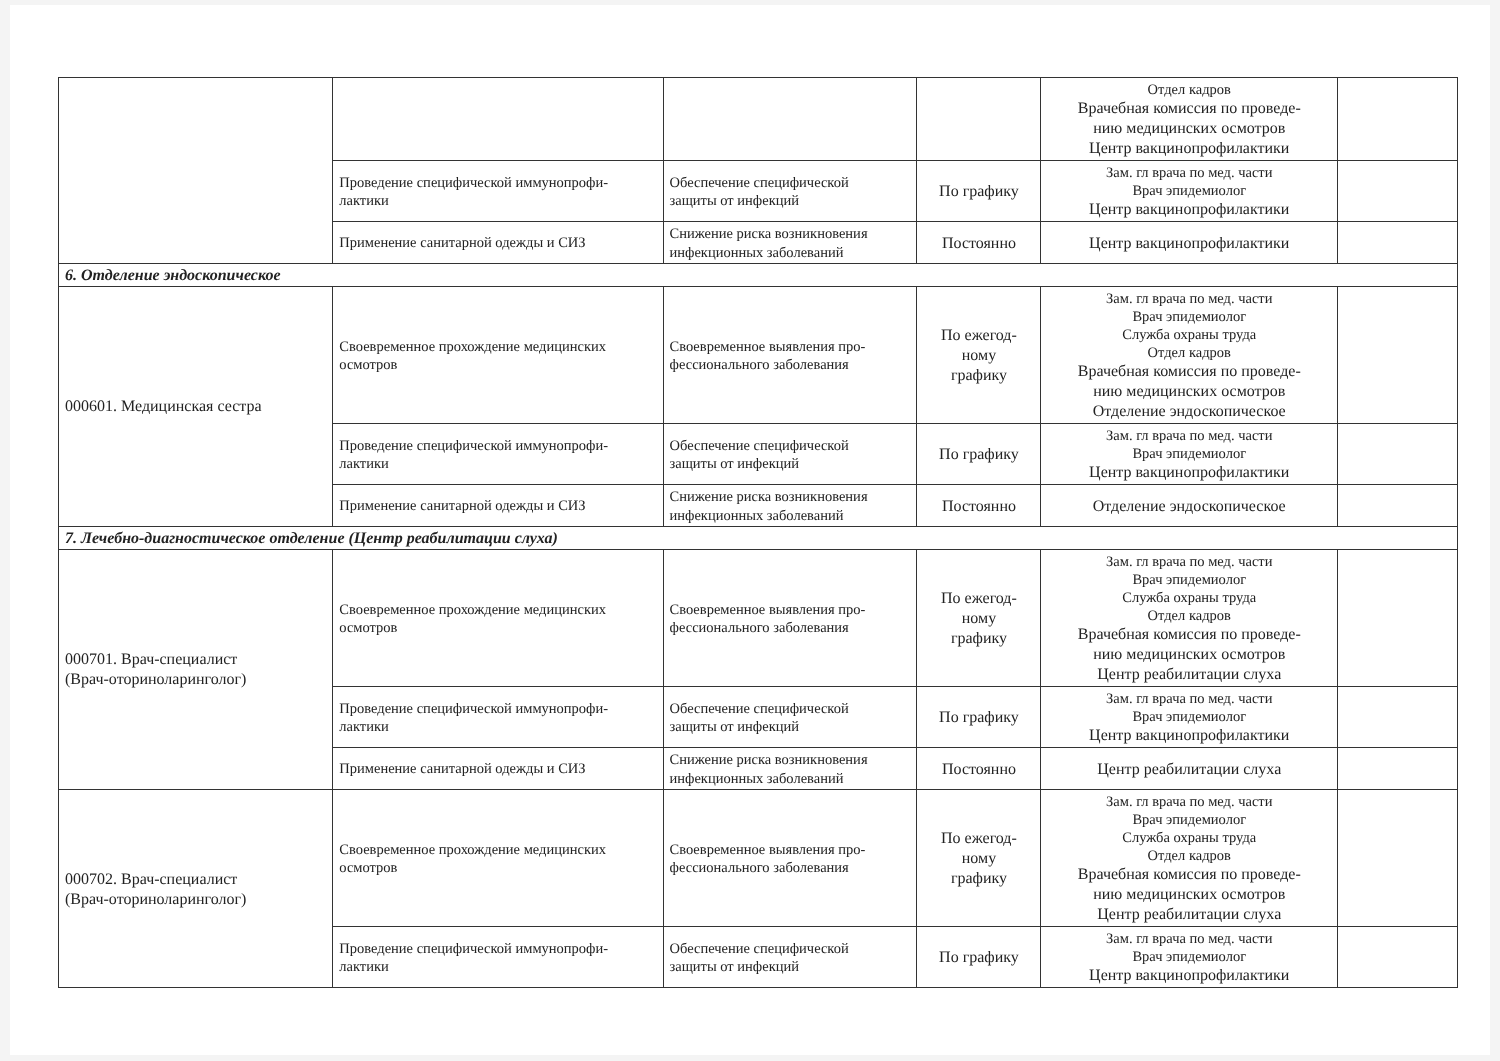| | | | | Отдел кадров Врачебная комиссия по проведе- нию медицинских осмотров Центр вакцинопрофилактики | |
| | Проведение специфической иммунопрофи- лактики | Обеспечение специфической защиты от инфекций | По графику | Зам. гл врача по мед. части Врач эпидемиолог Центр вакцинопрофилактики | |
| | Применение санитарной одежды и СИЗ | Снижение риска возникновения инфекционных заболеваний | Постоянно | Центр вакцинопрофилактики | |
| 6. Отделение эндоскопическое | | | | | |
| 000601. Медицинская сестра | Своевременное прохождение медицинских осмотров | Своевременное выявления про- фессионального заболевания | По ежегод- ному графику | Зам. гл врача по мед. части Врач эпидемиолог Служба охраны труда Отдел кадров Врачебная комиссия по проведе- нию медицинских осмотров Отделение эндоскопическое | |
| | Проведение специфической иммунопрофи- лактики | Обеспечение специфической защиты от инфекций | По графику | Зам. гл врача по мед. части Врач эпидемиолог Центр вакцинопрофилактики | |
| | Применение санитарной одежды и СИЗ | Снижение риска возникновения инфекционных заболеваний | Постоянно | Отделение эндоскопическое | |
| 7. Лечебно-диагностическое отделение (Центр реабилитации слуха) | | | | | |
| 000701. Врач-специалист (Врач-оториноларинголог) | Своевременное прохождение медицинских осмотров | Своевременное выявления про- фессионального заболевания | По ежегод- ному графику | Зам. гл врача по мед. части Врач эпидемиолог Служба охраны труда Отдел кадров Врачебная комиссия по проведе- нию медицинских осмотров Центр реабилитации слуха | |
| | Проведение специфической иммунопрофи- лактики | Обеспечение специфической защиты от инфекций | По графику | Зам. гл врача по мед. части Врач эпидемиолог Центр вакцинопрофилактики | |
| | Применение санитарной одежды и СИЗ | Снижение риска возникновения инфекционных заболеваний | Постоянно | Центр реабилитации слуха | |
| 000702. Врач-специалист (Врач-оториноларинголог) | Своевременное прохождение медицинских осмотров | Своевременное выявления про- фессионального заболевания | По ежегод- ному графику | Зам. гл врача по мед. части Врач эпидемиолог Служба охраны труда Отдел кадров Врачебная комиссия по проведе- нию медицинских осмотров Центр реабилитации слуха | |
| | Проведение специфической иммунопрофи- лактики | Обеспечение специфической защиты от инфекций | По графику | Зам. гл врача по мед. части Врач эпидемиолог Центр вакцинопрофилактики | |